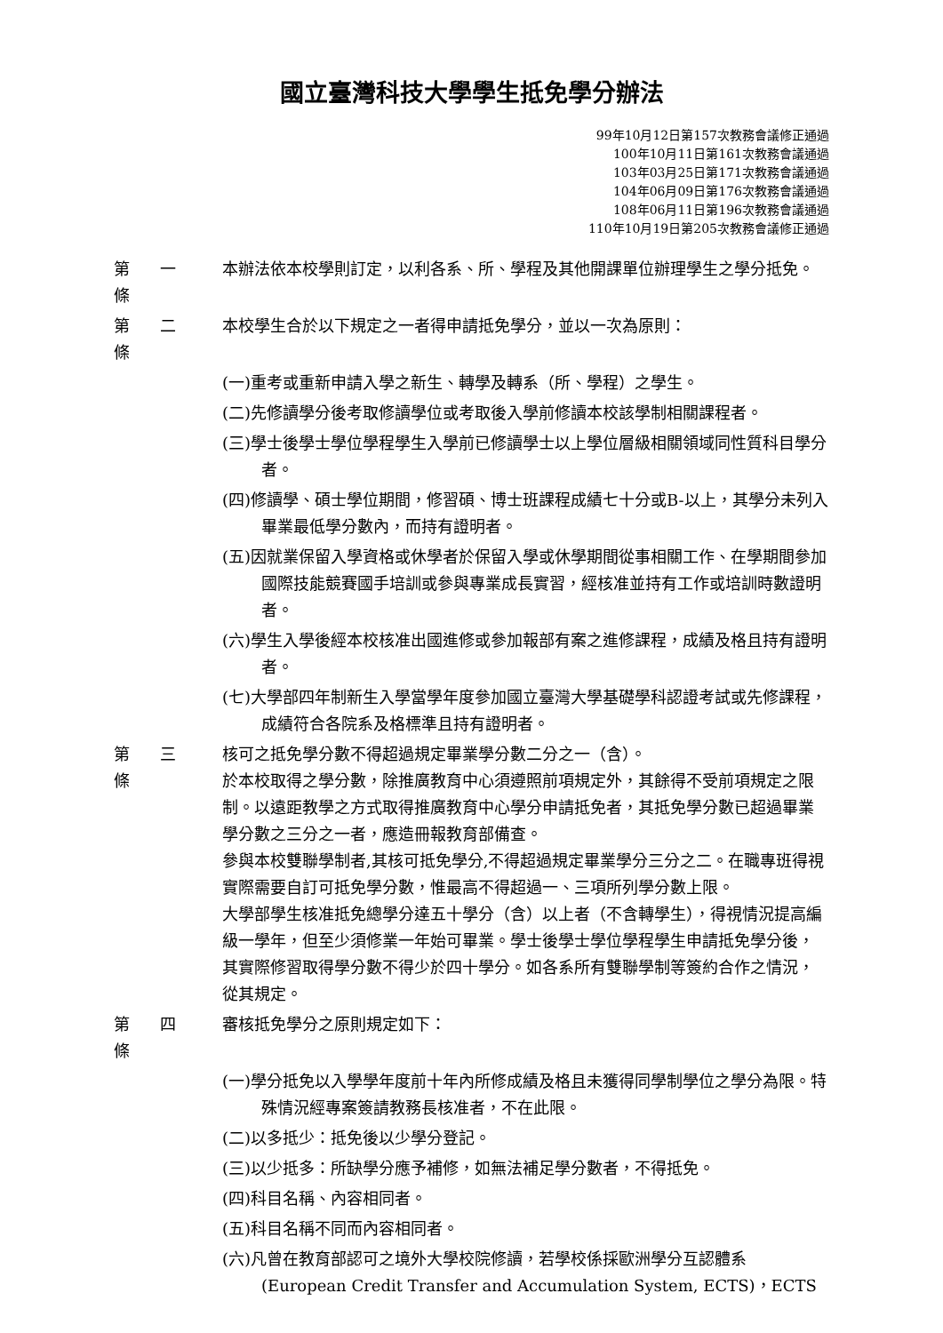國立臺灣科技大學學生抵免學分辦法
99年10月12日第157次教務會議修正通過
100年10月11日第161次教務會議通過
103年03月25日第171次教務會議通過
104年06月09日第176次教務會議通過
108年06月11日第196次教務會議通過
110年10月19日第205次教務會議修正通過
第 一 條
本辦法依本校學則訂定，以利各系、所、學程及其他開課單位辦理學生之學分抵免。
第 二 條
本校學生合於以下規定之一者得申請抵免學分，並以一次為原則：
(一)重考或重新申請入學之新生、轉學及轉系（所、學程）之學生。
(二)先修讀學分後考取修讀學位或考取後入學前修讀本校該學制相關課程者。
(三)學士後學士學位學程學生入學前已修讀學士以上學位層級相關領域同性質科目學分者。
(四)修讀學、碩士學位期間，修習碩、博士班課程成績七十分或B-以上，其學分未列入畢業最低學分數內，而持有證明者。
(五)因就業保留入學資格或休學者於保留入學或休學期間從事相關工作、在學期間參加國際技能競賽國手培訓或參與專業成長實習，經核准並持有工作或培訓時數證明者。
(六)學生入學後經本校核准出國進修或參加報部有案之進修課程，成績及格且持有證明者。
(七)大學部四年制新生入學當學年度參加國立臺灣大學基礎學科認證考試或先修課程，成績符合各院系及格標準且持有證明者。
第 三 條
核可之抵免學分數不得超過規定畢業學分數二分之一（含）。
於本校取得之學分數，除推廣教育中心須遵照前項規定外，其餘得不受前項規定之限制。以遠距教學之方式取得推廣教育中心學分申請抵免者，其抵免學分數已超過畢業學分數之三分之一者，應造冊報教育部備查。
參與本校雙聯學制者,其核可抵免學分,不得超過規定畢業學分三分之二。在職專班得視實際需要自訂可抵免學分數，惟最高不得超過一、三項所列學分數上限。
大學部學生核准抵免總學分達五十學分（含）以上者（不含轉學生），得視情況提高編級一學年，但至少須修業一年始可畢業。學士後學士學位學程學生申請抵免學分後，其實際修習取得學分數不得少於四十學分。如各系所有雙聯學制等簽約合作之情況，從其規定。
第 四 條
審核抵免學分之原則規定如下：
(一)學分抵免以入學學年度前十年內所修成績及格且未獲得同學制學位之學分為限。特殊情況經專案簽請教務長核准者，不在此限。
(二)以多抵少：抵免後以少學分登記。
(三)以少抵多：所缺學分應予補修，如無法補足學分數者，不得抵免。
(四)科目名稱、內容相同者。
(五)科目名稱不同而內容相同者。
(六)凡曾在教育部認可之境外大學校院修讀，若學校係採歐洲學分互認體系(European Credit Transfer and Accumulation System, ECTS)，ECTS